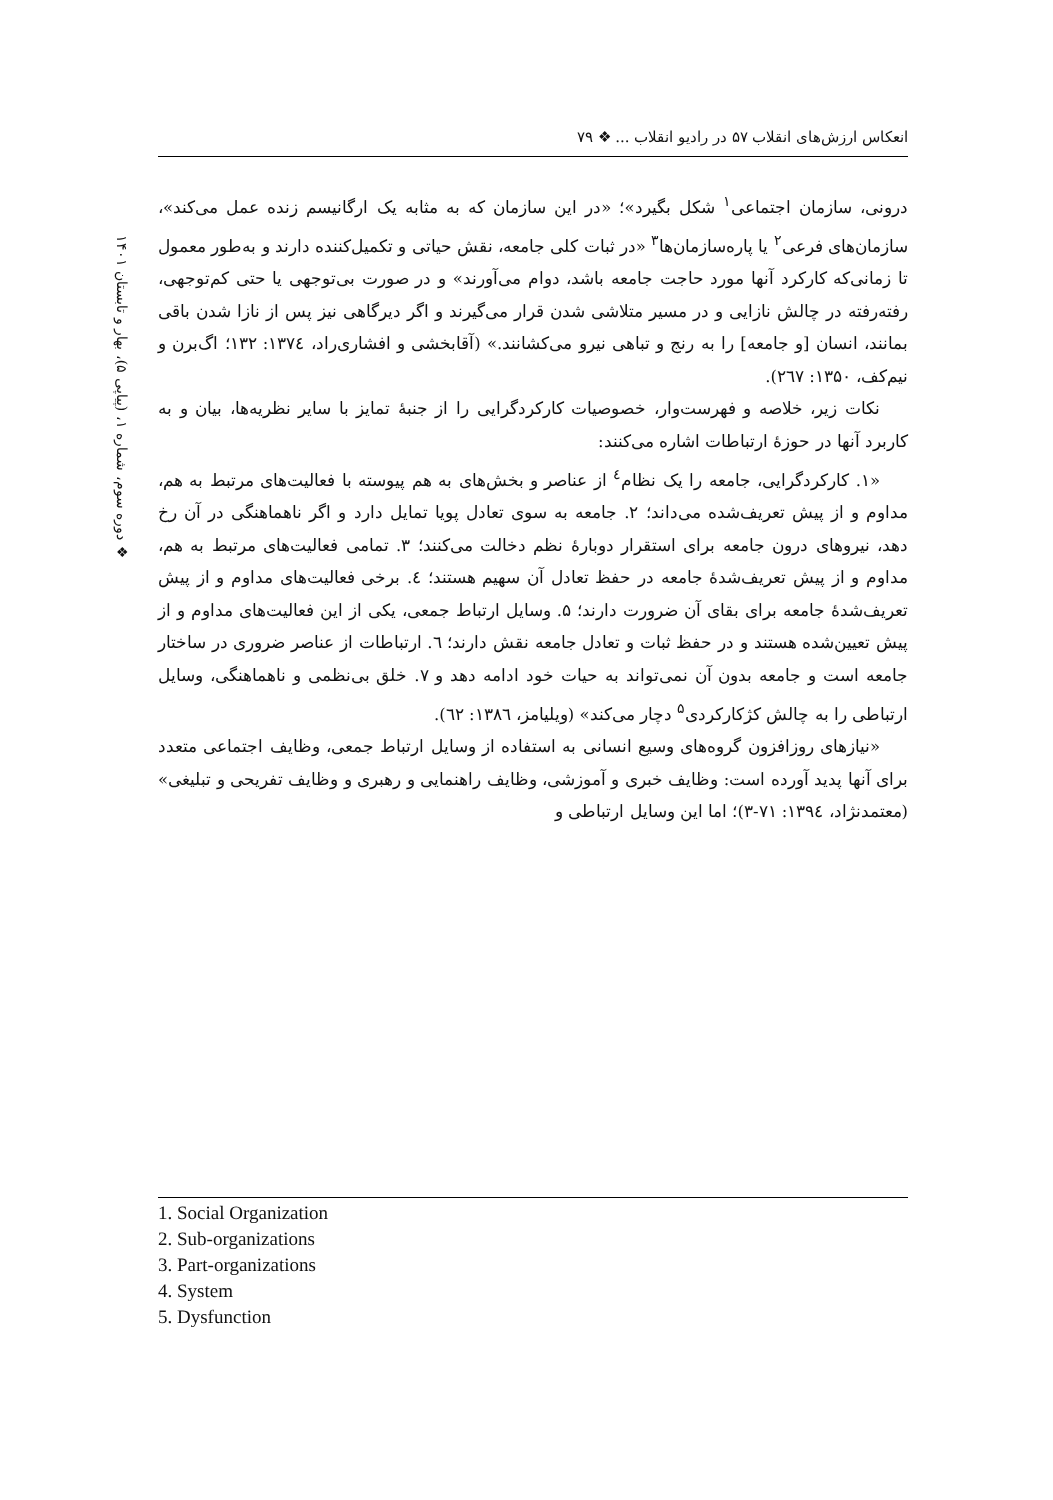انعکاس ارزش‌های انقلاب ۵۷ در رادیو انقلاب ... ❖ ۷۹
❖ دوره سوم، شماره ۱، (پیاپی ۵)، بهار و تابستان ۱۴۰۱
درونی، سازمان اجتماعی<sup>۱</sup> شکل بگیرد»؛ «در این سازمان که به مثابه یک ارگانیسم زنده عمل می‌کند»، سازمان‌های فرعی<sup>۲</sup> یا پاره‌سازمان‌ها<sup>۳</sup> «در ثبات کلی جامعه، نقش حیاتی و تکمیل‌کننده دارند و به‌طور معمول تا زمانی‌که کارکرد آنها مورد حاجت جامعه باشد، دوام می‌آورند» و در صورت بی‌توجهی یا حتی کم‌توجهی، رفته‌رفته در چالش نازایی و در مسیر متلاشی شدن قرار می‌گیرند و اگر دیرگاهی نیز پس از نازا شدن باقی بمانند، انسان [و جامعه] را به رنج و تباهی نیرو می‌کشانند.» (آقابخشی و افشاری‌راد، ۱۳۷٤: ۱۳۲؛ اگ‌برن و نیم‌کف، ۱۳۵۰: ۲٦۷).
نکات زیر، خلاصه و فهرست‌وار، خصوصیات کارکردگرایی را از جنبهٔ تمایز با سایر نظریه‌ها، بیان و به کاربرد آنها در حوزهٔ ارتباطات اشاره می‌کنند:
«۱. کارکردگرایی، جامعه را یک نظام<sup>٤</sup> از عناصر و بخش‌های به هم پیوسته با فعالیت‌های مرتبط به هم، مداوم و از پیش تعریف‌شده می‌داند؛ ۲. جامعه به سوی تعادل پویا تمایل دارد و اگر ناهماهنگی در آن رخ دهد، نیروهای درون جامعه برای استقرار دوبارهٔ نظم دخالت می‌کنند؛ ۳. تمامی فعالیت‌های مرتبط به هم، مداوم و از پیش تعریف‌شدهٔ جامعه در حفظ تعادل آن سهیم هستند؛ ٤. برخی فعالیت‌های مداوم و از پیش تعریف‌شدهٔ جامعه برای بقای آن ضرورت دارند؛ ۵. وسایل ارتباط جمعی، یکی از این فعالیت‌های مداوم و از پیش تعیین‌شده هستند و در حفظ ثبات و تعادل جامعه نقش دارند؛ ٦. ارتباطات از عناصر ضروری در ساختار جامعه است و جامعه بدون آن نمی‌تواند به حیات خود ادامه دهد و ۷. خلق بی‌نظمی و ناهماهنگی، وسایل ارتباطی را به چالش کژکارکردی<sup>۵</sup> دچار می‌کند» (ویلیامز، ۱۳۸٦: ٦۲).
«نیازهای روزافزون گروه‌های وسیع انسانی به استفاده از وسایل ارتباط جمعی، وظایف اجتماعی متعدد برای آنها پدید آورده است: وظایف خبری و آموزشی، وظایف راهنمایی و رهبری و وظایف تفریحی و تبلیغی» (معتمدنژاد، ۱۳۹٤: ۷۱-۳)؛ اما این وسایل ارتباطی و
1. Social Organization
2. Sub-organizations
3. Part-organizations
4. System
5. Dysfunction